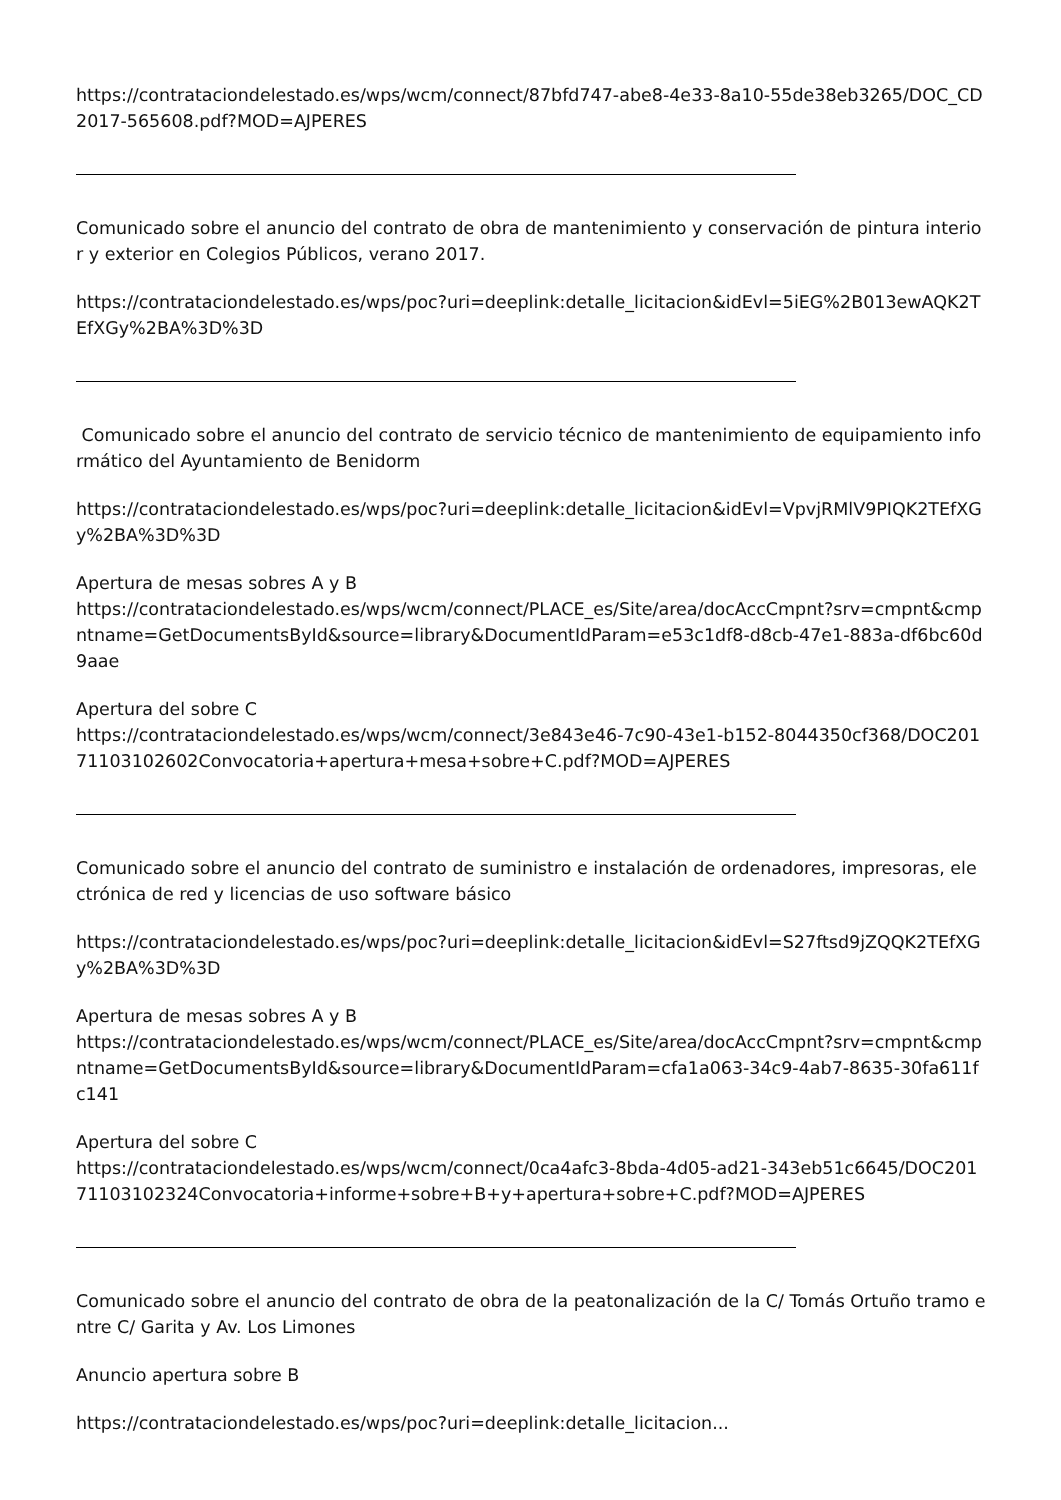https://contrataciondelestado.es/wps/wcm/connect/87bfd747-abe8-4e33-8a10-55de38eb3265/DOC_CD2017-565608.pdf?MOD=AJPERES
Comunicado sobre el anuncio del contrato de obra de mantenimiento y conservación de pintura interior y exterior en Colegios Públicos, verano 2017.
https://contrataciondelestado.es/wps/poc?uri=deeplink:detalle_licitacion&idEvl=5iEG%2B013ewAQK2TEfXGy%2BA%3D%3D
Comunicado sobre el anuncio del contrato de servicio técnico de mantenimiento de equipamiento informático del Ayuntamiento de Benidorm
https://contrataciondelestado.es/wps/poc?uri=deeplink:detalle_licitacion&idEvl=VpvjRMlV9PIQK2TEfXGy%2BA%3D%3D
Apertura de mesas sobres A y B
https://contrataciondelestado.es/wps/wcm/connect/PLACE_es/Site/area/docAccCmpnt?srv=cmpnt&cmpntname=GetDocumentsById&source=library&DocumentIdParam=e53c1df8-d8cb-47e1-883a-df6bc60d9aae
Apertura del sobre C
https://contrataciondelestado.es/wps/wcm/connect/3e843e46-7c90-43e1-b152-8044350cf368/DOC20171103102602Convocatoria+apertura+mesa+sobre+C.pdf?MOD=AJPERES
Comunicado sobre el anuncio del contrato de suministro e instalación de ordenadores, impresoras, electrónica de red y licencias de uso software básico
https://contrataciondelestado.es/wps/poc?uri=deeplink:detalle_licitacion&idEvl=S27ftsd9jZQQK2TEfXGy%2BA%3D%3D
Apertura de mesas sobres A y B
https://contrataciondelestado.es/wps/wcm/connect/PLACE_es/Site/area/docAccCmpnt?srv=cmpnt&cmpntname=GetDocumentsById&source=library&DocumentIdParam=cfa1a063-34c9-4ab7-8635-30fa611fc141
Apertura del sobre C
https://contrataciondelestado.es/wps/wcm/connect/0ca4afc3-8bda-4d05-ad21-343eb51c6645/DOC20171103102324Convocatoria+informe+sobre+B+y+apertura+sobre+C.pdf?MOD=AJPERES
Comunicado sobre el anuncio del contrato de obra de la peatonalización de la C/ Tomás Ortuño tramo entre C/ Garita y Av. Los Limones
Anuncio apertura sobre B
https://contrataciondelestado.es/wps/poc?uri=deeplink:detalle_licitacion...